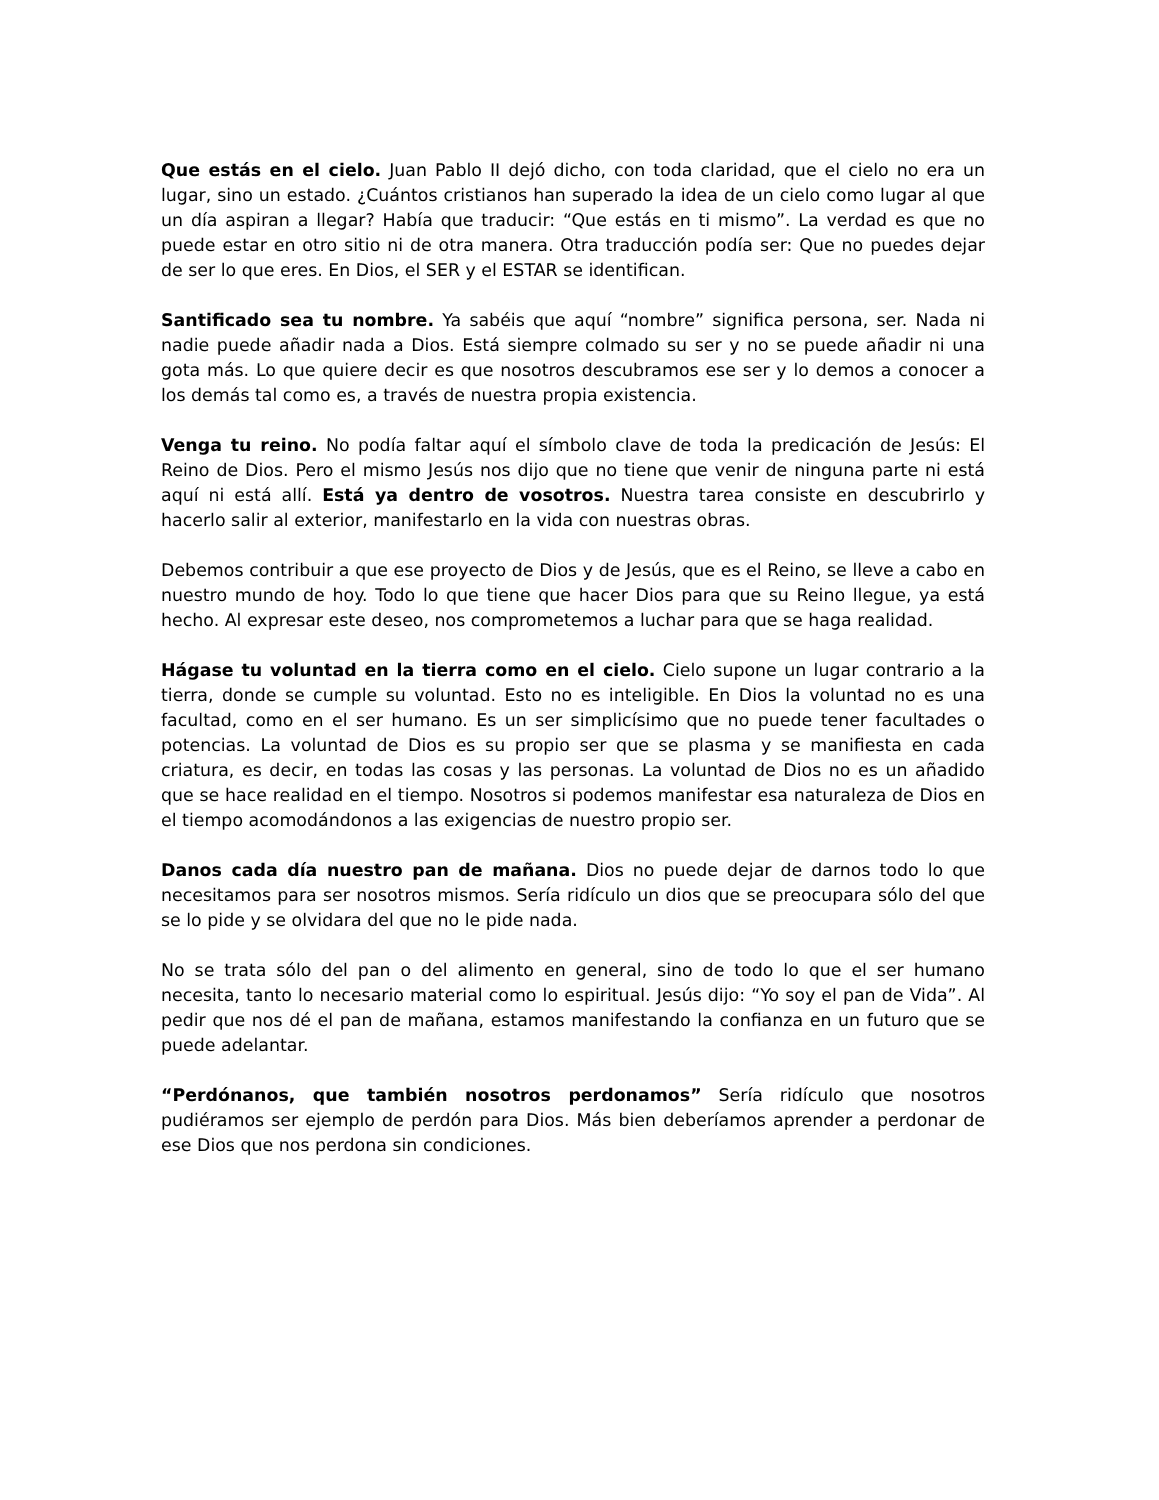Que estás en el cielo. Juan Pablo II dejó dicho, con toda claridad, que el cielo no era un lugar, sino un estado. ¿Cuántos cristianos han superado la idea de un cielo como lugar al que un día aspiran a llegar? Había que traducir: “Que estás en ti mismo”. La verdad es que no puede estar en otro sitio ni de otra manera. Otra traducción podía ser: Que no puedes dejar de ser lo que eres. En Dios, el SER y el ESTAR se identifican.
Santificado sea tu nombre. Ya sabéis que aquí “nombre” significa persona, ser. Nada ni nadie puede añadir nada a Dios. Está siempre colmado su ser y no se puede añadir ni una gota más. Lo que quiere decir es que nosotros descubramos ese ser y lo demos a conocer a los demás tal como es, a través de nuestra propia existencia.
Venga tu reino. No podía faltar aquí el símbolo clave de toda la predicación de Jesús: El Reino de Dios. Pero el mismo Jesús nos dijo que no tiene que venir de ninguna parte ni está aquí ni está allí. Está ya dentro de vosotros. Nuestra tarea consiste en descubrirlo y hacerlo salir al exterior, manifestarlo en la vida con nuestras obras.
Debemos contribuir a que ese proyecto de Dios y de Jesús, que es el Reino, se lleve a cabo en nuestro mundo de hoy. Todo lo que tiene que hacer Dios para que su Reino llegue, ya está hecho. Al expresar este deseo, nos comprometemos a luchar para que se haga realidad.
Hágase tu voluntad en la tierra como en el cielo. Cielo supone un lugar contrario a la tierra, donde se cumple su voluntad. Esto no es inteligible. En Dios la voluntad no es una facultad, como en el ser humano. Es un ser simplicísimo que no puede tener facultades o potencias. La voluntad de Dios es su propio ser que se plasma y se manifiesta en cada criatura, es decir, en todas las cosas y las personas. La voluntad de Dios no es un añadido que se hace realidad en el tiempo. Nosotros si podemos manifestar esa naturaleza de Dios en el tiempo acomodándonos a las exigencias de nuestro propio ser.
Danos cada día nuestro pan de mañana. Dios no puede dejar de darnos todo lo que necesitamos para ser nosotros mismos. Sería ridículo un dios que se preocupara sólo del que se lo pide y se olvidara del que no le pide nada.
No se trata sólo del pan o del alimento en general, sino de todo lo que el ser humano necesita, tanto lo necesario material como lo espiritual. Jesús dijo: “Yo soy el pan de Vida”. Al pedir que nos dé el pan de mañana, estamos manifestando la confianza en un futuro que se puede adelantar.
“Perdónanos, que también nosotros perdonamos” Sería ridículo que nosotros pudiéramos ser ejemplo de perdón para Dios. Más bien deberíamos aprender a perdonar de ese Dios que nos perdona sin condiciones.